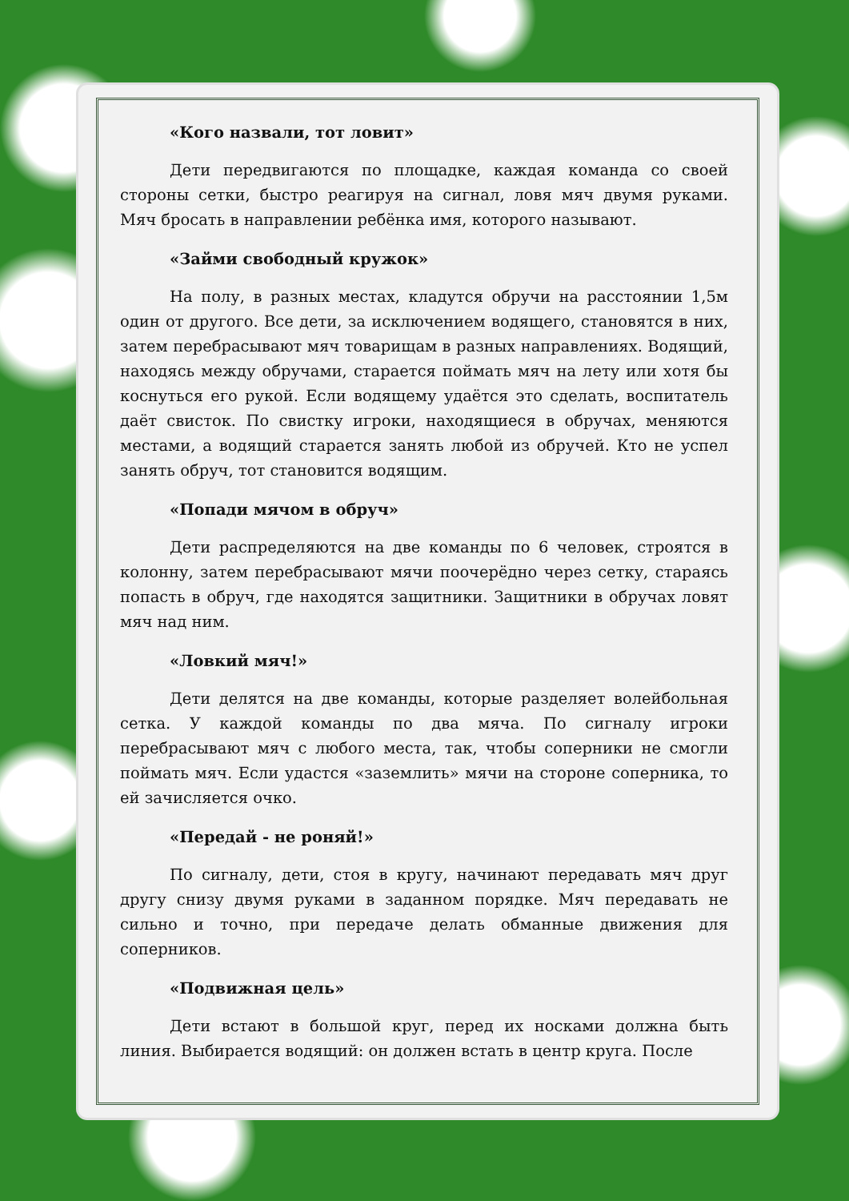«Кого назвали, тот ловит»
Дети передвигаются по площадке, каждая команда со своей стороны сетки, быстро реагируя на сигнал, ловя мяч двумя руками. Мяч бросать в направлении ребёнка имя, которого называют.
«Займи свободный кружок»
На полу, в разных местах, кладутся обручи на расстоянии 1,5м один от другого. Все дети, за исключением водящего, становятся в них, затем перебрасывают мяч товарищам в разных направлениях. Водящий, находясь между обручами, старается поймать мяч на лету или хотя бы коснуться его рукой. Если водящему удаётся это сделать, воспитатель даёт свисток. По свистку игроки, находящиеся в обручах, меняются местами, а водящий старается занять любой из обручей. Кто не успел занять обруч, тот становится водящим.
«Попади мячом в обруч»
Дети распределяются на две команды по 6 человек, строятся в колонну, затем перебрасывают мячи поочерёдно через сетку, стараясь попасть в обруч, где находятся защитники. Защитники в обручах ловят мяч над ним.
«Ловкий мяч!»
Дети делятся на две команды, которые разделяет волейбольная сетка. У каждой команды по два мяча. По сигналу игроки перебрасывают мяч с любого места, так, чтобы соперники не смогли поймать мяч. Если удастся «заземлить» мячи на стороне соперника, то ей зачисляется очко.
«Передай - не роняй!»
По сигналу, дети, стоя в кругу, начинают передавать мяч друг другу снизу двумя руками в заданном порядке. Мяч передавать не сильно и точно, при передаче делать обманные движения для соперников.
«Подвижная цель»
Дети встают в большой круг, перед их носками должна быть линия. Выбирается водящий: он должен встать в центр круга. После